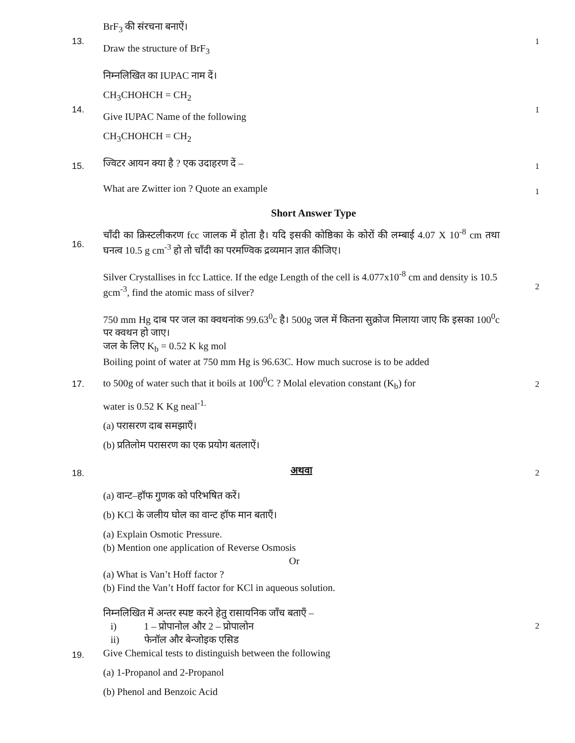13.
BrF<sub>3</sub> की संरचना बनाऐं।
Draw the structure of BrF<sub>3</sub>
1
14.
निम्नलिखित का IUPAC नाम दें।
CH<sub>3</sub>CHOHCH = CH<sub>2</sub>
Give IUPAC Name of the following
CH<sub>3</sub>CHOHCH = CH<sub>2</sub>
1
15.
ज्विटर आयन क्या है ? एक उदाहरण दें –
1
What are Zwitter ion ? Quote an example
1
Short Answer Type
16.
चाँदी का क्रिस्टलीकरण fcc जालक में होता है। यदि इसकी कोष्ठिका के कोरों की लम्बाई 4.07 X 10<sup>-8</sup> cm तथा घनत्व 10.5 g cm<sup>-3</sup> हो तो चाँदी का परमण्विक द्रव्यमान ज्ञात कीजिए।
Silver Crystallises in fcc Lattice. If the edge Length of the cell is 4.077x10<sup>-8</sup> cm and density is 10.5 gcm<sup>-3</sup>, find the atomic mass of silver?
2
17.
750 mm Hg दाब पर जल का क्वथनांक 99.63<sup>0</sup>c है। 500g जल में कितना सुक्रोज मिलाया जाए कि इसका 100<sup>0</sup>c पर क्वथन हो जाए।
जल के लिए K<sub>b</sub> = 0.52 K kg mol
Boiling point of water at 750 mm Hg is 96.63C. How much sucrose is to be added
to 500g of water such that it boils at 100<sup>0</sup>C ? Molal elevation constant (K<sub>b</sub>) for
water is 0.52 K Kg neal<sup>-1.</sup>
(a) परासरण दाब समझाएँ।
(b) प्रतिलोम परासरण का एक प्रयोग बतलाऐं।
2
18.
अथवा
2
(a) वान्ट–हॉफ गुणक को परिभषित करें।
(b) KCl के जलीय घोल का वान्ट हॉफ मान बताएँ।
(a) Explain Osmotic Pressure.
(b) Mention one application of Reverse Osmosis
Or
(a) What is Van’t Hoff factor ?
(b) Find the Van’t Hoff factor for KCl in aqueous solution.
19.
निम्नलिखित में अन्तर स्पष्ट करने हेतु रासायनिक जाँच बताएँ –
i) 1 – प्रोपानोल और 2 – प्रोपालोन
ii) फेनॉल और बेन्जोइक एसिड
Give Chemical tests to distinguish between the following
(a) 1-Propanol and 2-Propanol
(b) Phenol and Benzoic Acid
2